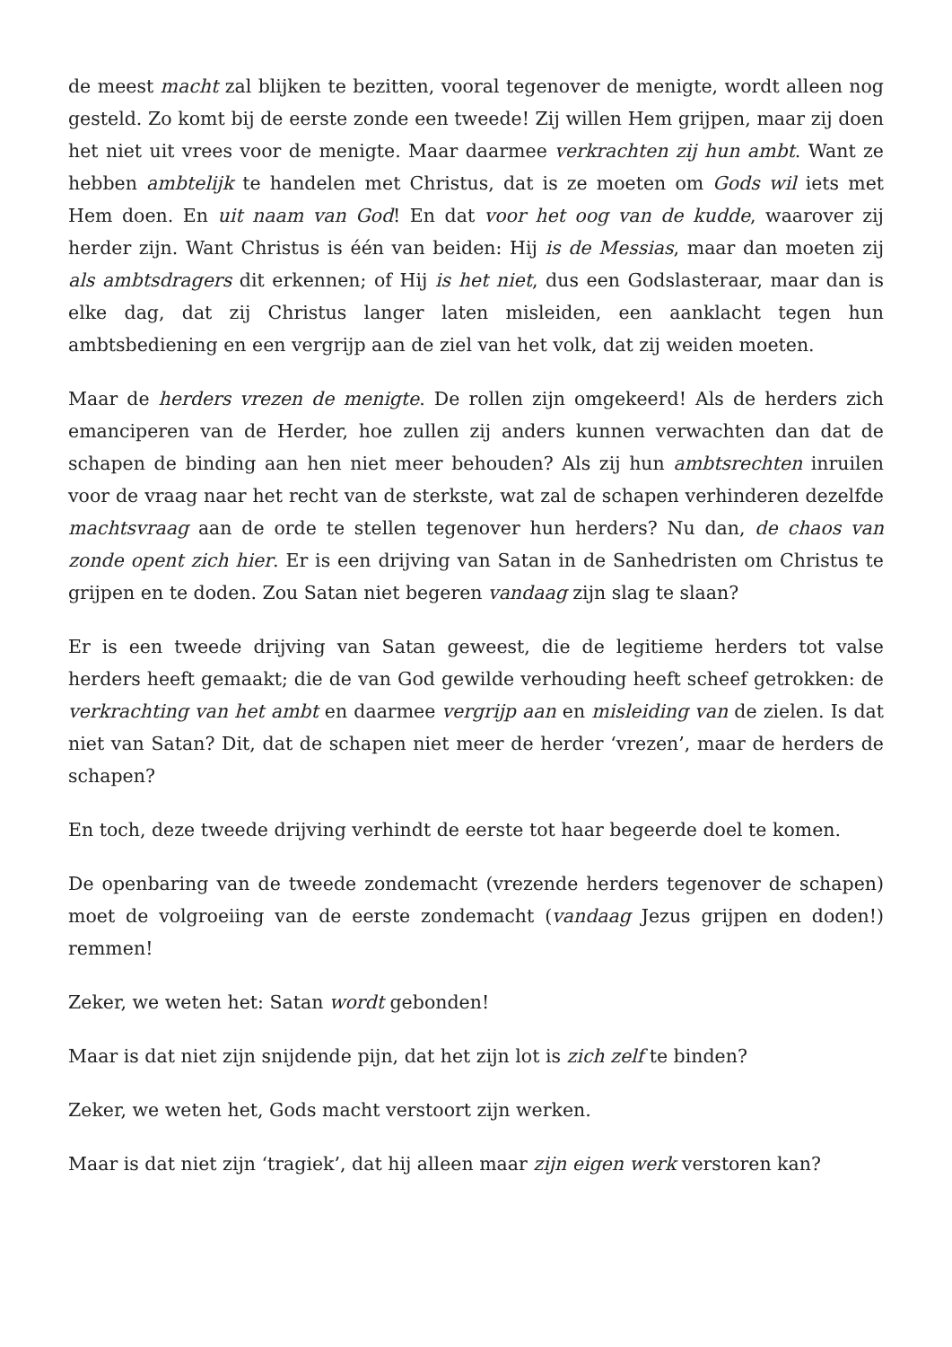de meest macht zal blijken te bezitten, vooral tegenover de menigte, wordt alleen nog gesteld. Zo komt bij de eerste zonde een tweede! Zij willen Hem grijpen, maar zij doen het niet uit vrees voor de menigte. Maar daarmee verkrachten zij hun ambt. Want ze hebben ambtelijk te handelen met Christus, dat is ze moeten om Gods wil iets met Hem doen. En uit naam van God! En dat voor het oog van de kudde, waarover zij herder zijn. Want Christus is één van beiden: Hij is de Messias, maar dan moeten zij als ambtsdragers dit erkennen; of Hij is het niet, dus een Godslasteraar, maar dan is elke dag, dat zij Christus langer laten misleiden, een aanklacht tegen hun ambtsbediening en een vergrijp aan de ziel van het volk, dat zij weiden moeten.
Maar de herders vrezen de menigte. De rollen zijn omgekeerd! Als de herders zich emanciperen van de Herder, hoe zullen zij anders kunnen verwachten dan dat de schapen de binding aan hen niet meer behouden? Als zij hun ambtsrechten inruilen voor de vraag naar het recht van de sterkste, wat zal de schapen verhinderen dezelfde machtsvraag aan de orde te stellen tegenover hun herders? Nu dan, de chaos van zonde opent zich hier. Er is een drijving van Satan in de Sanhedristen om Christus te grijpen en te doden. Zou Satan niet begeren vandaag zijn slag te slaan?
Er is een tweede drijving van Satan geweest, die de legitieme herders tot valse herders heeft gemaakt; die de van God gewilde verhouding heeft scheef getrokken: de verkrachting van het ambt en daarmee vergrijp aan en misleiding van de zielen. Is dat niet van Satan? Dit, dat de schapen niet meer de herder ‘vrezen’, maar de herders de schapen?
En toch, deze tweede drijving verhindt de eerste tot haar begeerde doel te komen.
De openbaring van de tweede zondemacht (vrezende herders tegenover de schapen) moet de volgroeiing van de eerste zondemacht (vandaag Jezus grijpen en doden!) remmen!
Zeker, we weten het: Satan wordt gebonden!
Maar is dat niet zijn snijdende pijn, dat het zijn lot is zich zelf te binden?
Zeker, we weten het, Gods macht verstoort zijn werken.
Maar is dat niet zijn ‘tragiek’, dat hij alleen maar zijn eigen werk verstoren kan?